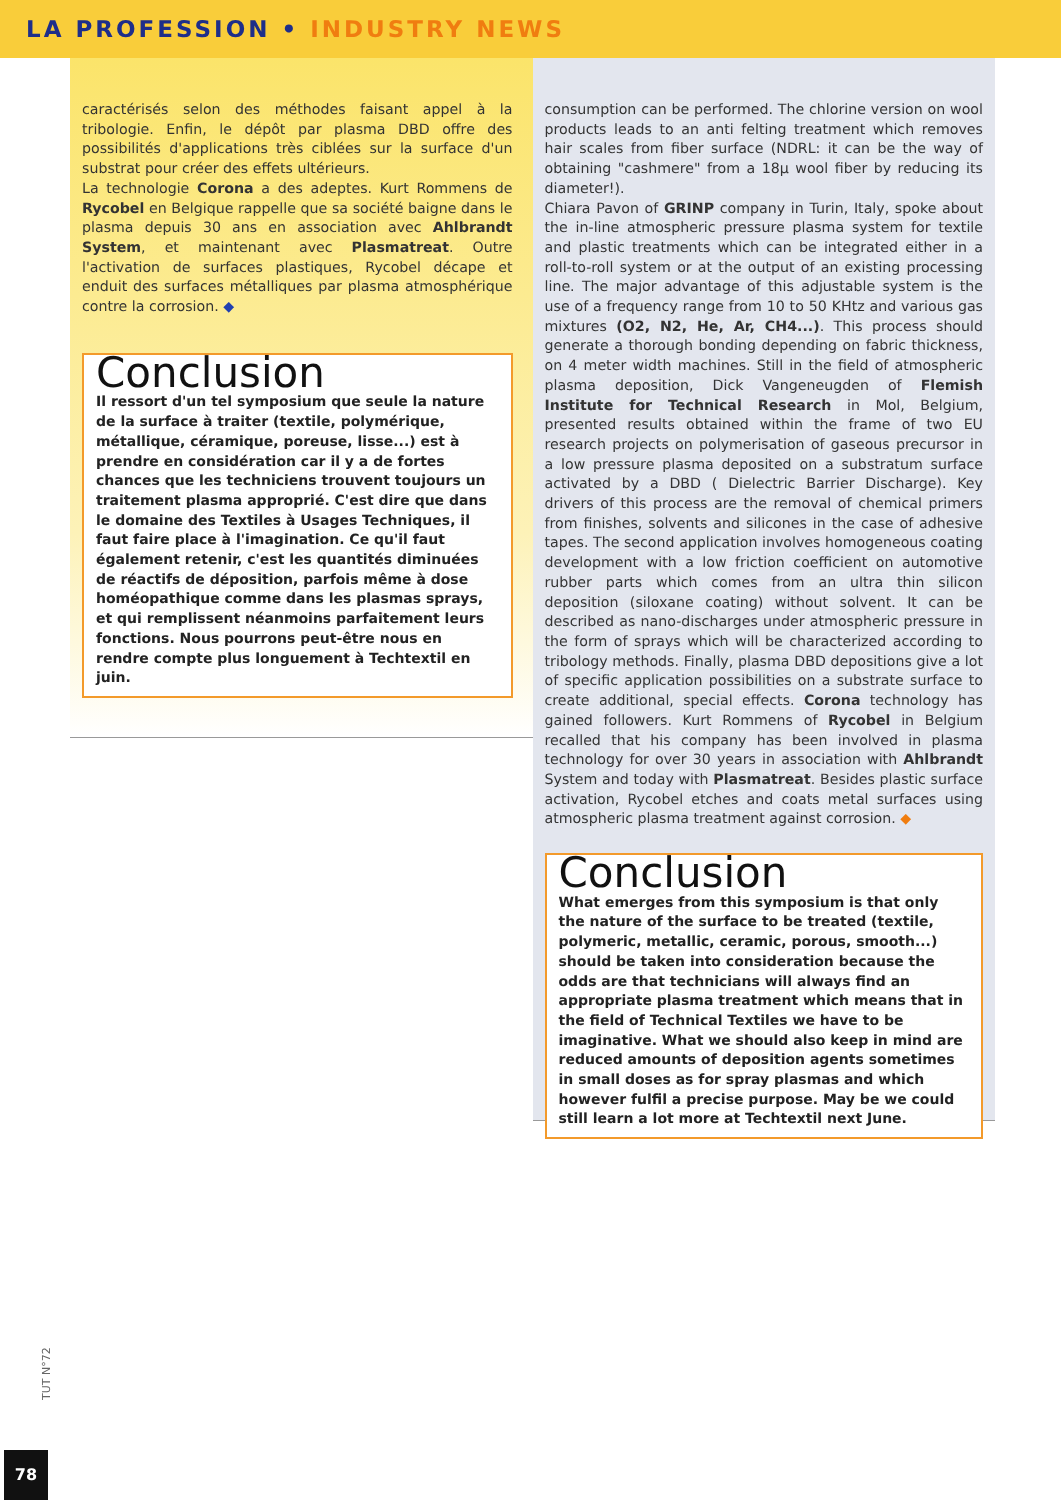LA PROFESSION • INDUSTRY NEWS
caractérisés selon des méthodes faisant appel à la tribologie. Enfin, le dépôt par plasma DBD offre des possibilités d'applications très ciblées sur la surface d'un substrat pour créer des effets ultérieurs.
La technologie Corona a des adeptes. Kurt Rommens de Rycobel en Belgique rappelle que sa société baigne dans le plasma depuis 30 ans en association avec Ahlbrandt System, et maintenant avec Plasmatreat. Outre l'activation de surfaces plastiques, Rycobel décape et enduit des surfaces métalliques par plasma atmosphérique contre la corrosion. ◆
Conclusion
Il ressort d'un tel symposium que seule la nature de la surface à traiter (textile, polymérique, métallique, céramique, poreuse, lisse...) est à prendre en considération car il y a de fortes chances que les techniciens trouvent toujours un traitement plasma approprié. C'est dire que dans le domaine des Textiles à Usages Techniques, il faut faire place à l'imagination. Ce qu'il faut également retenir, c'est les quantités diminuées de réactifs de déposition, parfois même à dose homéopathique comme dans les plasmas sprays, et qui remplissent néanmoins parfaitement leurs fonctions. Nous pourrons peut-être nous en rendre compte plus longuement à Techtextil en juin.
consumption can be performed. The chlorine version on wool products leads to an anti felting treatment which removes hair scales from fiber surface (NDRL: it can be the way of obtaining "cashmere" from a 18µ wool fiber by reducing its diameter!).
Chiara Pavon of GRINP company in Turin, Italy, spoke about the in-line atmospheric pressure plasma system for textile and plastic treatments which can be integrated either in a roll-to-roll system or at the output of an existing processing line. The major advantage of this adjustable system is the use of a frequency range from 10 to 50 KHtz and various gas mixtures (O2, N2, He, Ar, CH4...). This process should generate a thorough bonding depending on fabric thickness, on 4 meter width machines. Still in the field of atmospheric plasma deposition, Dick Vangeneugden of Flemish Institute for Technical Research in Mol, Belgium, presented results obtained within the frame of two EU research projects on polymerisation of gaseous precursor in a low pressure plasma deposited on a substratum surface activated by a DBD ( Dielectric Barrier Discharge). Key drivers of this process are the removal of chemical primers from finishes, solvents and silicones in the case of adhesive tapes. The second application involves homogeneous coating development with a low friction coefficient on automotive rubber parts which comes from an ultra thin silicon deposition (siloxane coating) without solvent. It can be described as nano-discharges under atmospheric pressure in the form of sprays which will be characterized according to tribology methods. Finally, plasma DBD depositions give a lot of specific application possibilities on a substrate surface to create additional, special effects. Corona technology has gained followers. Kurt Rommens of Rycobel in Belgium recalled that his company has been involved in plasma technology for over 30 years in association with Ahlbrandt System and today with Plasmatreat. Besides plastic surface activation, Rycobel etches and coats metal surfaces using atmospheric plasma treatment against corrosion. ◆
Conclusion
What emerges from this symposium is that only the nature of the surface to be treated (textile, polymeric, metallic, ceramic, porous, smooth...) should be taken into consideration because the odds are that technicians will always find an appropriate plasma treatment which means that in the field of Technical Textiles we have to be imaginative. What we should also keep in mind are reduced amounts of deposition agents sometimes in small doses as for spray plasmas and which however fulfil a precise purpose. May be we could still learn a lot more at Techtextil next June.
TUT N°72
78